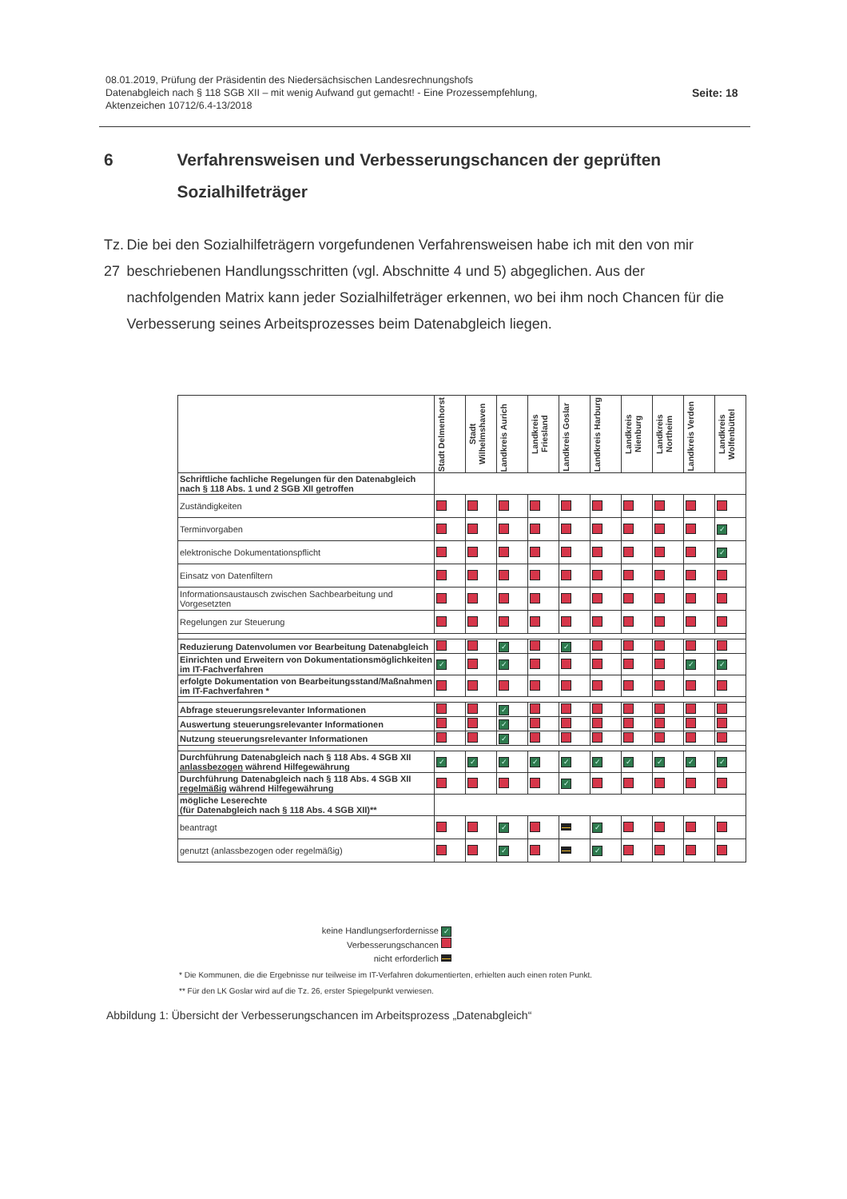08.01.2019, Prüfung der Präsidentin des Niedersächsischen Landesrechnungshofs
Datenabgleich nach § 118 SGB XII – mit wenig Aufwand gut gemacht! - Eine Prozessempfehlung,
Aktenzeichen 10712/6.4-13/2018
Seite: 18
6 Verfahrensweisen und Verbesserungschancen der geprüften Sozialhilfeträger
Tz. 27 Die bei den Sozialhilfeträgern vorgefundenen Verfahrensweisen habe ich mit den von mir beschriebenen Handlungsschritten (vgl. Abschnitte 4 und 5) abgeglichen. Aus der nachfolgenden Matrix kann jeder Sozialhilfeträger erkennen, wo bei ihm noch Chancen für die Verbesserung seines Arbeitsprozesses beim Datenabgleich liegen.
| | Stadt Delmenhorst | Stadt Wilhelmshaven | Landkreis Aurich | Landkreis Friesland | Landkreis Goslar | Landkreis Harburg | Landkreis Nienburg | Landkreis Northeim | Landkreis Verden | Landkreis Wolfenbüttel |
| --- | --- | --- | --- | --- | --- | --- | --- | --- | --- | --- |
| Schriftliche fachliche Regelungen für den Datenabgleich nach § 118 Abs. 1 und 2 SGB XII getroffen | | | | | | | | | | |
| Zuständigkeiten | | | | | | | | | | |
| Terminvorgaben | | | | | | | | | | ✓ |
| elektronische Dokumentationspflicht | | | | | | | | | | ✓ |
| Einsatz von Datenfiltern | | | | | | | | | | |
| Informationsaustausch zwischen Sachbearbeitung und Vorgesetzten | | | | | | | | | | |
| Regelungen zur Steuerung | | | | | | | | | | |
| Reduzierung Datenvolumen vor Bearbeitung Datenabgleich | | | ✓ | | ✓ | | | | | |
| Einrichten und Erweitern von Dokumentationsmöglichkeiten im IT-Fachverfahren | ✓ | | ✓ | | | | | | ✓ | ✓ |
| erfolgte Dokumentation von Bearbeitungsstand/Maßnahmen im IT-Fachverfahren * | | | | | | | | | | |
| Abfrage steuerungsrelevanter Informationen | | | ✓ | | | | | | | |
| Auswertung steuerungsrelevanter Informationen | | | ✓ | | | | | | | |
| Nutzung steuerungsrelevanter Informationen | | | ✓ | | | | | | | |
| Durchführung Datenabgleich nach § 118 Abs. 4 SGB XII anlassbezogen während Hilfegewährung | ✓ | ✓ | ✓ | ✓ | ✓ | ✓ | ✓ | ✓ | ✓ | ✓ |
| Durchführung Datenabgleich nach § 118 Abs. 4 SGB XII regelmäßig während Hilfegewährung | | | | | ✓ | | | | | |
| mögliche Leserechte (für Datenabgleich nach § 118 Abs. 4 SGB XII)** | | | | | | | | | | |
| beantragt | | | ✓ | | | ✓ | | | | |
| genutzt (anlassbezogen oder regelmäßig) | | | ✓ | | | ✓ | | | | |
keine Handlungserfordernisse ✓
Verbesserungschancen
nicht erforderlich
* Die Kommunen, die die Ergebnisse nur teilweise im IT-Verfahren dokumentierten, erhielten auch einen roten Punkt.
** Für den LK Goslar wird auf die Tz. 26, erster Spiegelpunkt verwiesen.
Abbildung 1: Übersicht der Verbesserungschancen im Arbeitsprozess „Datenabgleich“